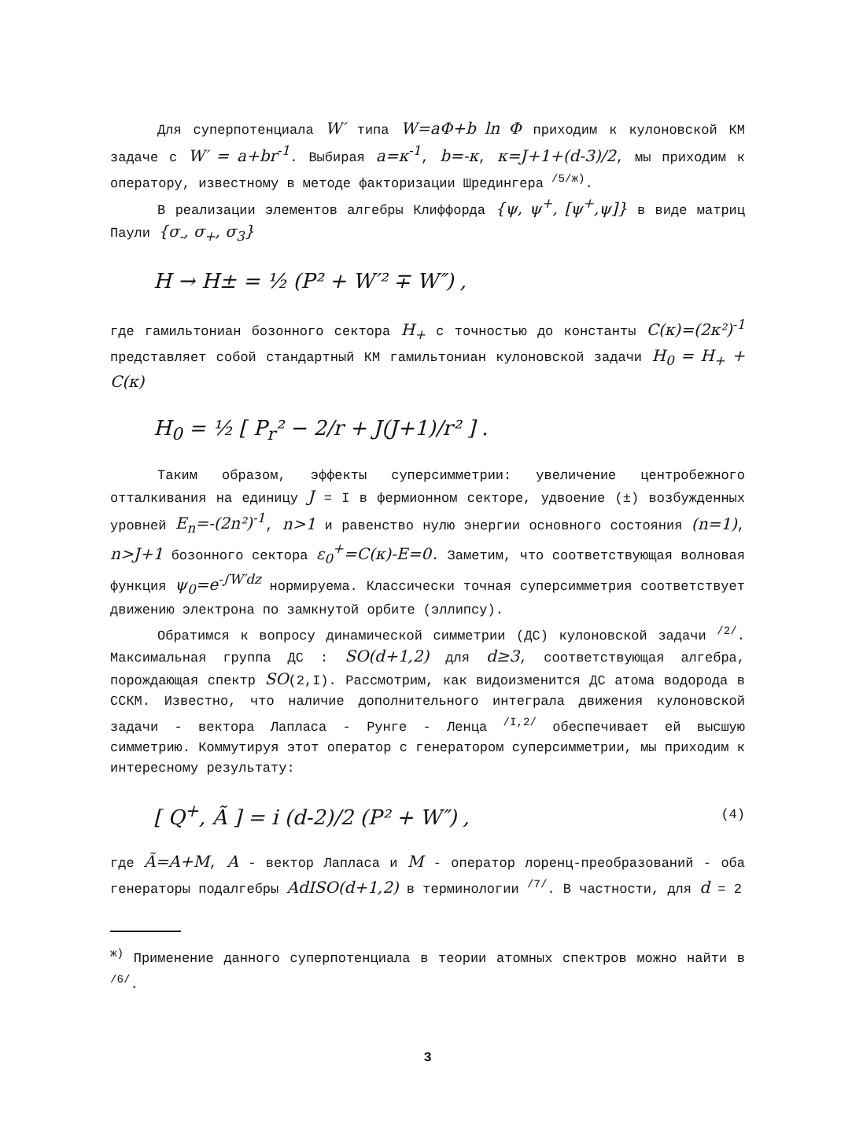Для суперпотенциала W′ типа W=aΦ+b ln Φ приходим к кулоновской КМ задаче с W′ = a+br<sup>-1</sup>. Выбирая a=κ<sup>-1</sup>, b=-κ, κ=J+1+(d-3)/2, мы приходим к оператору, известному в методе факторизации Шредингера <sup>/5/ж)</sup>.
В реализации элементов алгебры Клиффорда {ψ, ψ<sup>+</sup>, [ψ<sup>+</sup>,ψ]} в виде матриц Паули {σ<sub>-</sub>, σ<sub>+</sub>, σ<sub>3</sub>}
H → H± = ½ (P² + W′² ∓ W″) ,
где гамильтониан бозонного сектора H<sub>+</sub> с точностью до константы C(κ)=(2κ²)<sup>-1</sup> представляет собой стандартный КМ гамильтониан кулоновской задачи H<sub>0</sub> = H<sub>+</sub> + C(κ)
H<sub>0</sub> = ½ [ P<sub>r</sub>² − 2/r + J(J+1)/r² ] .
Таким образом, эффекты суперсимметрии: увеличение центробежного отталкивания на единицу J = I в фермионном секторе, удвоение (±) возбужденных уровней E<sub>n</sub>=-(2n²)<sup>-1</sup>, n>1 и равенство нулю энергии основного состояния (n=1), n>J+1 бозонного сектора ε<sub>0</sub><sup>+</sup>=C(κ)-E=0. Заметим, что соответствующая волновая функция ψ<sub>0</sub>=e<sup>-∫W′dz</sup> нормируема. Классически точная суперсимметрия соответствует движению электрона по замкнутой орбите (эллипсу).
Обратимся к вопросу динамической симметрии (ДС) кулоновской задачи <sup>/2/</sup>. Максимальная группа ДС : SO(d+1,2) для d≥3, соответствующая алгебра, порождающая спектр SO(2,I). Рассмотрим, как видоизменится ДС атома водорода в ССКМ. Известно, что наличие дополнительного интеграла движения кулоновской задачи - вектора Лапласа - Рунге - Ленца <sup>/I,2/</sup> обеспечивает ей высшую симметрию. Коммутируя этот оператор с генератором суперсимметрии, мы приходим к интересному результату:
[ Q<sup>+</sup>, Ã ] = i (d-2)/2 (P² + W″) , (4)
где Ã=A+M, A - вектор Лапласа и M - оператор лоренц-преобразований - оба генераторы подалгебры AdISO(d+1,2) в терминологии <sup>/7/</sup>. В частности, для d = 2
<sup>ж)</sup> Применение данного суперпотенциала в теории атомных спектров можно найти в <sup>/6/</sup>.
3